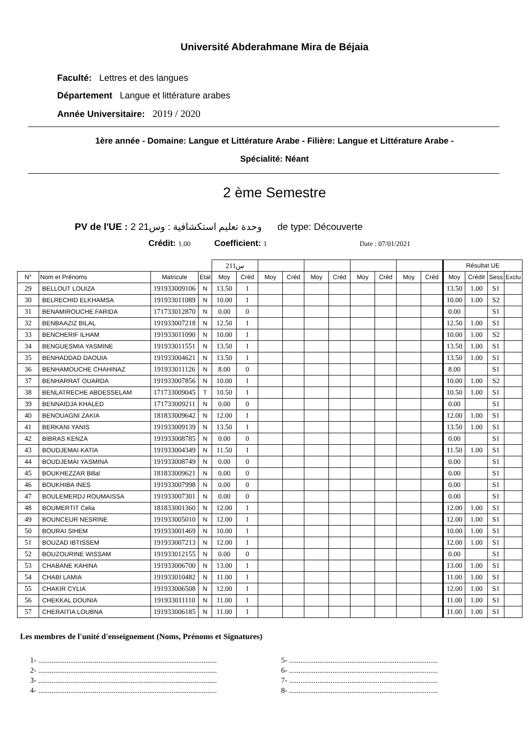Université Abderahmane Mira de Béjaia
Faculté: Lettres et des langues
Département Langue et littérature arabes
Année Universitaire: 2019 / 2020
1ère année - Domaine: Langue et Littérature Arabe - Filière: Langue et Littérature Arabe -
Spécialité: Néant
2 ème Semestre
PV de l'UE : 2 وحدة تعليم استكشافية : وس21 de type: Découverte
Crédit: 1.00 Coefficient: 1 Date : 07/01/2021
| | | | | س211 | | | | | | | | | | Résultat UE | | | |
| --- | --- | --- | --- | --- | --- | --- | --- | --- | --- | --- | --- | --- | --- | --- | --- | --- | --- |
| N° | Nom et Prénoms | Matricule | Etat | Moy | Créd | Moy | Créd | Moy | Créd | Moy | Créd | Moy | Créd | Moy | Crédit | Sess | Exclu |
| 29 | BELLOUT LOUIZA | 191933009106 | N | 13.50 | 1 | | | | | | | | | 13.50 | 1.00 | S1 | |
| 30 | BELRECHID ELKHAMSA | 191933011089 | N | 10.00 | 1 | | | | | | | | | 10.00 | 1.00 | S2 | |
| 31 | BENAMIROUCHE FARIDA | 171733012870 | N | 0.00 | 0 | | | | | | | | | 0.00 | | S1 | |
| 32 | BENBAAZIZ BILAL | 191933007218 | N | 12.50 | 1 | | | | | | | | | 12.50 | 1.00 | S1 | |
| 33 | BENCHERIF ILHAM | 191933011090 | N | 10.00 | 1 | | | | | | | | | 10.00 | 1.00 | S2 | |
| 34 | BENGUESMIA YASMINE | 191933011551 | N | 13.50 | 1 | | | | | | | | | 13.50 | 1.00 | S1 | |
| 35 | BENHADDAD DAOUIA | 191933004621 | N | 13.50 | 1 | | | | | | | | | 13.50 | 1.00 | S1 | |
| 36 | BENHAMOUCHE CHAHINAZ | 191933011126 | N | 8.00 | 0 | | | | | | | | | 8.00 | | S1 | |
| 37 | BENHARRAT OUARDA | 191933007856 | N | 10.00 | 1 | | | | | | | | | 10.00 | 1.00 | S2 | |
| 38 | BENLATRECHE ABDESSELAM | 171733009045 | T | 10.50 | 1 | | | | | | | | | 10.50 | 1.00 | S1 | |
| 39 | BENNAIDJA KHALED | 171733009211 | N | 0.00 | 0 | | | | | | | | | 0.00 | | S1 | |
| 40 | BENOUAGNI ZAKIA | 181833009642 | N | 12.00 | 1 | | | | | | | | | 12.00 | 1.00 | S1 | |
| 41 | BERKANI YANIS | 191933009139 | N | 13.50 | 1 | | | | | | | | | 13.50 | 1.00 | S1 | |
| 42 | BIBRAS KENZA | 191933008785 | N | 0.00 | 0 | | | | | | | | | 0.00 | | S1 | |
| 43 | BOUDJEMAI KATIA | 191933004349 | N | 11.50 | 1 | | | | | | | | | 11.50 | 1.00 | S1 | |
| 44 | BOUDJEMAI YASMINA | 191933008749 | N | 0.00 | 0 | | | | | | | | | 0.00 | | S1 | |
| 45 | BOUKHEZZAR Billal | 181833009621 | N | 0.00 | 0 | | | | | | | | | 0.00 | | S1 | |
| 46 | BOUKHIBA INES | 191933007998 | N | 0.00 | 0 | | | | | | | | | 0.00 | | S1 | |
| 47 | BOULEMERDJ ROUMAISSA | 191933007301 | N | 0.00 | 0 | | | | | | | | | 0.00 | | S1 | |
| 48 | BOUMERTIT Celia | 181833001360 | N | 12.00 | 1 | | | | | | | | | 12.00 | 1.00 | S1 | |
| 49 | BOUNCEUR NESRINE | 191933005010 | N | 12.00 | 1 | | | | | | | | | 12.00 | 1.00 | S1 | |
| 50 | BOURAI SIHEM | 191933001469 | N | 10.00 | 1 | | | | | | | | | 10.00 | 1.00 | S1 | |
| 51 | BOUZAD IBTISSEM | 191933007213 | N | 12.00 | 1 | | | | | | | | | 12.00 | 1.00 | S1 | |
| 52 | BOUZOURINE WISSAM | 191933012155 | N | 0.00 | 0 | | | | | | | | | 0.00 | | S1 | |
| 53 | CHABANE KAHINA | 191933006700 | N | 13.00 | 1 | | | | | | | | | 13.00 | 1.00 | S1 | |
| 54 | CHABI LAMIA | 191933010482 | N | 11.00 | 1 | | | | | | | | | 11.00 | 1.00 | S1 | |
| 55 | CHAKIR CYLIA | 191933006508 | N | 12.00 | 1 | | | | | | | | | 12.00 | 1.00 | S1 | |
| 56 | CHEKKAL DOUNIA | 191933011110 | N | 11.00 | 1 | | | | | | | | | 11.00 | 1.00 | S1 | |
| 57 | CHERAITIA LOUBNA | 191933006185 | N | 11.00 | 1 | | | | | | | | | 11.00 | 1.00 | S1 | |
Les membres de l'unité d'enseignement (Noms, Prénoms et Signatures)
1- ...............................................................................................
2- ...............................................................................................
3- ...............................................................................................
4- ...............................................................................................
5- ...............................................................................
6- ...............................................................................
7- ...............................................................................
8- ...............................................................................